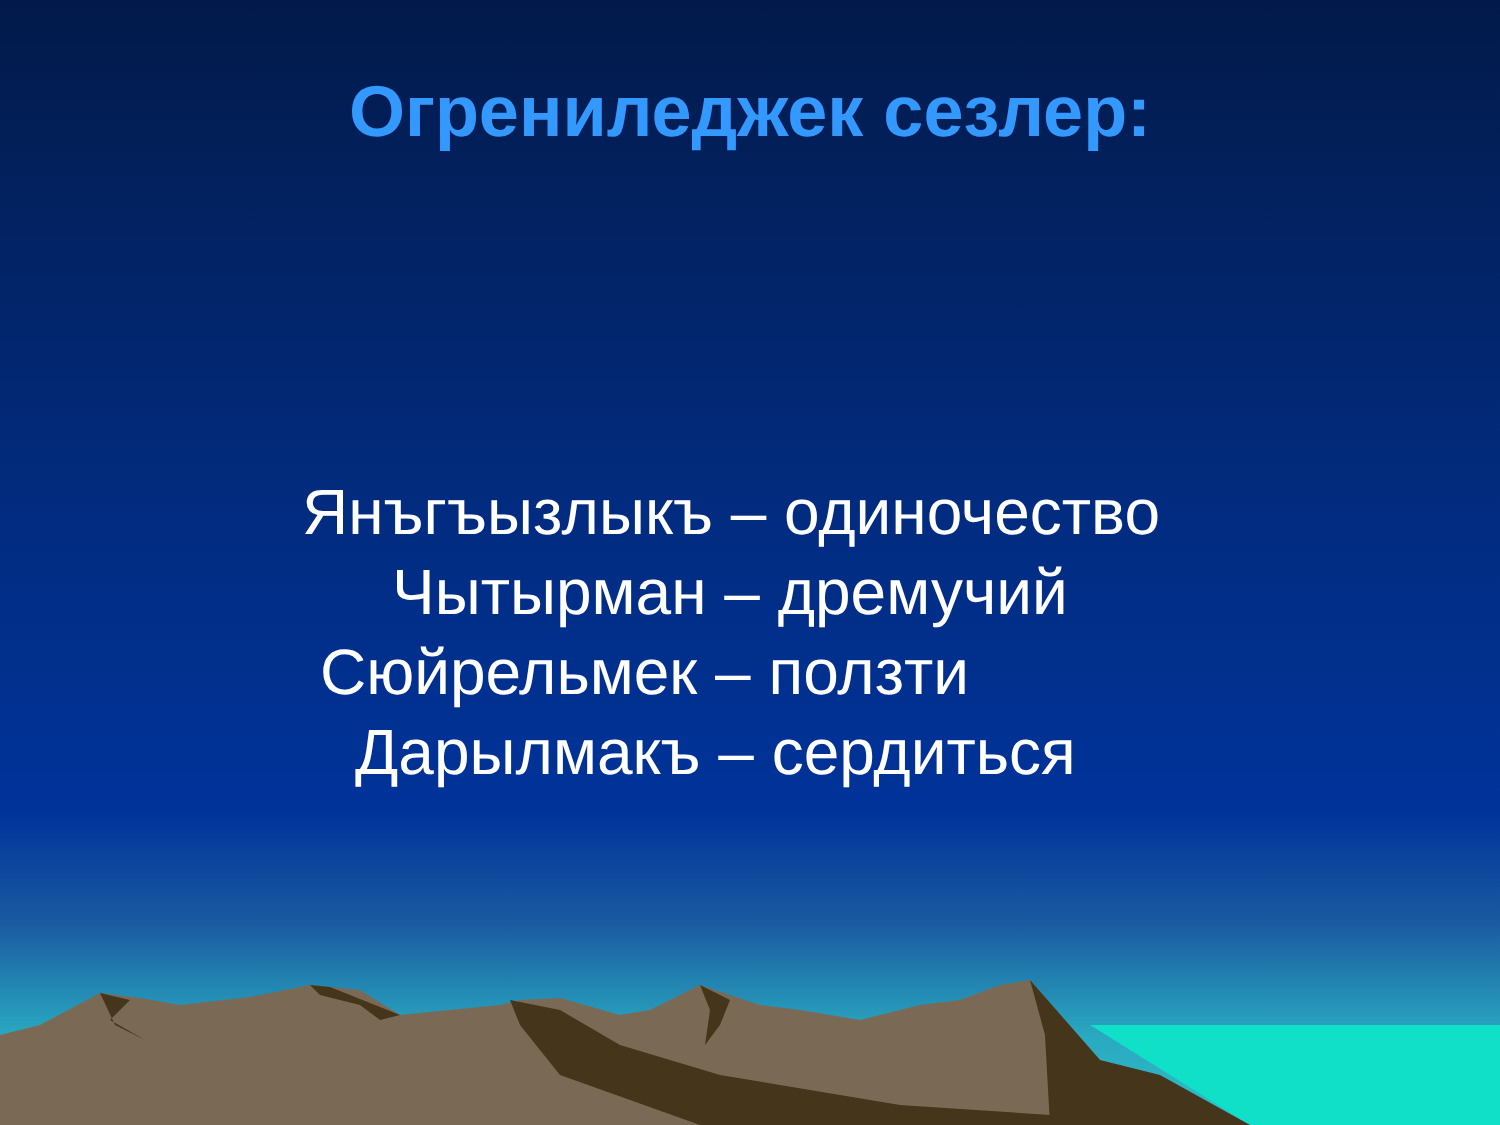Огрениледжек сезлер:
Янъгъызлыкъ – одиночество
Чытырман – дремучий
Сюйрельмек – ползти
Дарылмакъ – сердиться